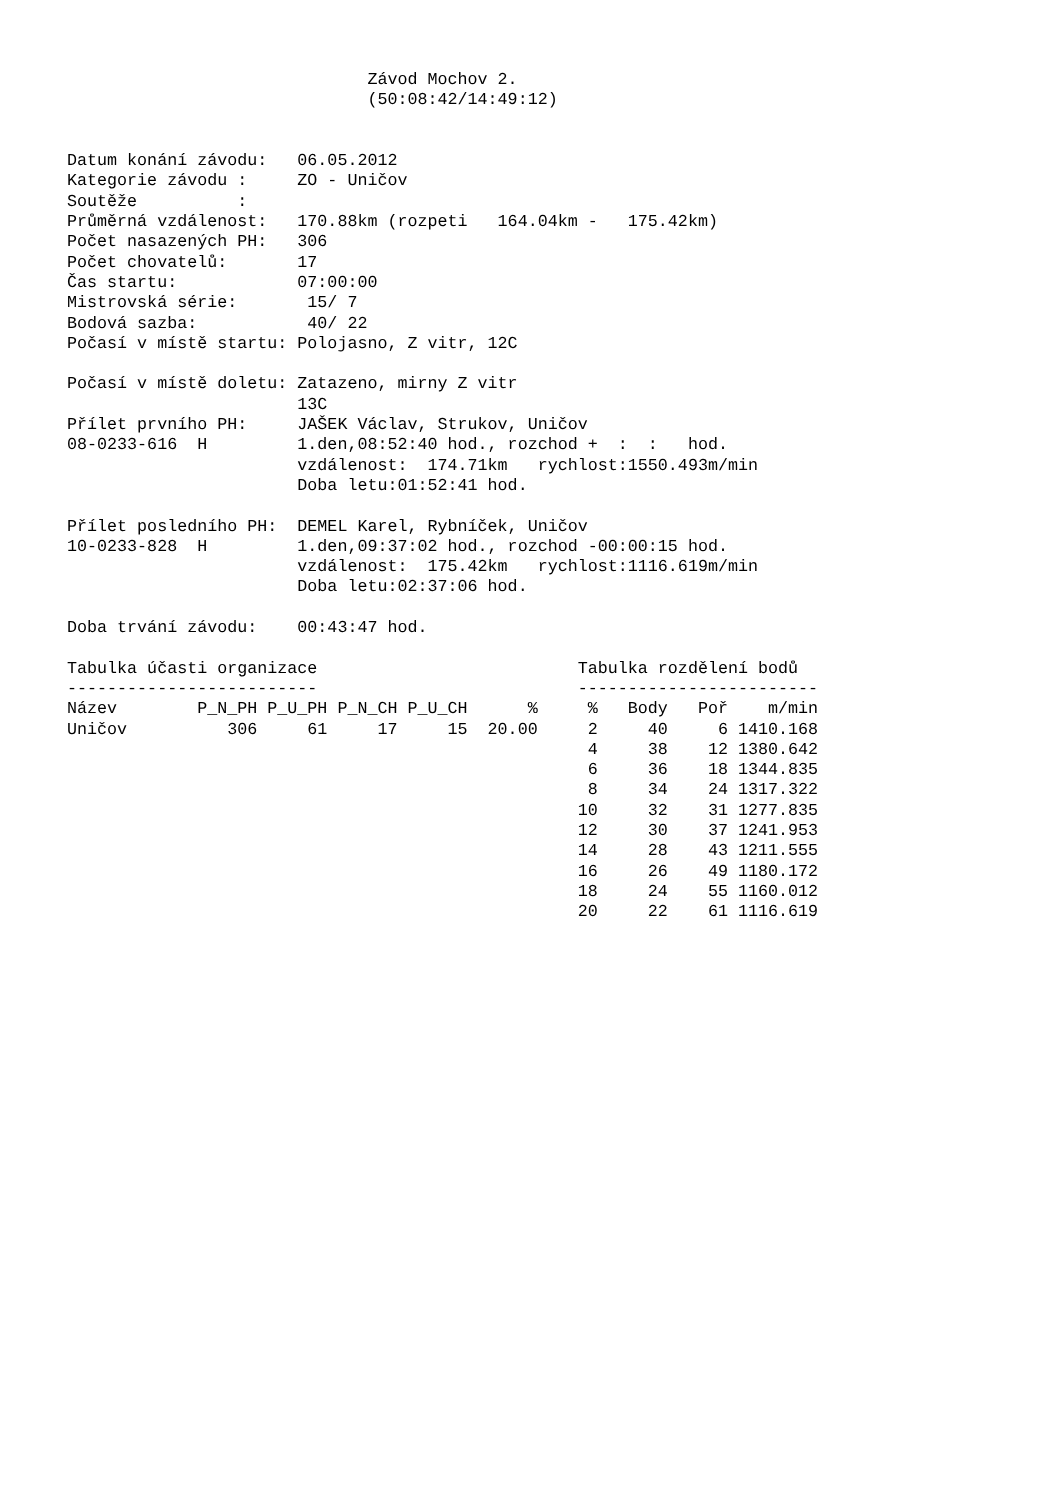Závod Mochov 2.
                              (50:08:42/14:49:12)


Datum konání závodu:   06.05.2012
Kategorie závodu :     ZO - Uničov
Soutěže          :
Průměrná vzdálenost:   170.88km (rozpeti   164.04km -   175.42km)
Počet nasazených PH:   306
Počet chovatelů:       17
Čas startu:            07:00:00
Mistrovská série:       15/ 7
Bodová sazba:           40/ 22
Počasí v místě startu: Polojasno, Z vitr, 12C

Počasí v místě doletu: Zatazeno, mirny Z vitr
                       13C
Přílet prvního PH:     JAŠEK Václav, Strukov, Uničov
08-0233-616  H         1.den,08:52:40 hod., rozchod +  :  :   hod.
                       vzdálenost:  174.71km   rychlost:1550.493m/min
                       Doba letu:01:52:41 hod.

Přílet posledního PH:  DEMEL Karel, Rybníček, Uničov
10-0233-828  H         1.den,09:37:02 hod., rozchod -00:00:15 hod.
                       vzdálenost:  175.42km   rychlost:1116.619m/min
                       Doba letu:02:37:06 hod.

Doba trvání závodu:    00:43:47 hod.

Tabulka účasti organizace                          Tabulka rozdělení bodů
-------------------------                          ------------------------
Název        P_N_PH P_U_PH P_N_CH P_U_CH      %     %   Body   Poř    m/min
Uničov          306     61     17     15  20.00     2     40     6 1410.168
                                                    4     38    12 1380.642
                                                    6     36    18 1344.835
                                                    8     34    24 1317.322
                                                   10     32    31 1277.835
                                                   12     30    37 1241.953
                                                   14     28    43 1211.555
                                                   16     26    49 1180.172
                                                   18     24    55 1160.012
                                                   20     22    61 1116.619